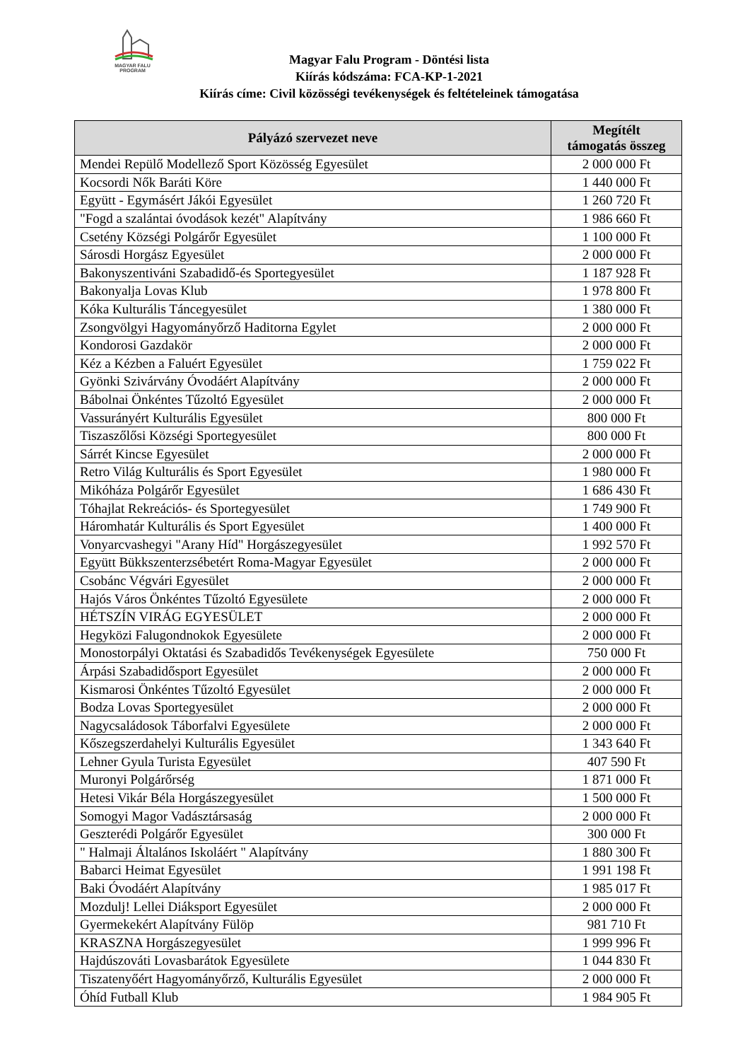MAGYAR FALU
PROGRAM
Magyar Falu Program - Döntési lista
Kiírás kódszáma: FCA-KP-1-2021
Kiírás címe: Civil közösségi tevékenységek és feltételeinek támogatása
| Pályázó szervezet neve | Megítélt támogatás összeg |
| --- | --- |
| Mendei Repülő Modellező Sport Közösség Egyesület | 2 000 000 Ft |
| Kocsordi Nők Baráti Köre | 1 440 000 Ft |
| Együtt - Egymásért Jákói Egyesület | 1 260 720 Ft |
| "Fogd a szalántai óvodások kezét" Alapítvány | 1 986 660 Ft |
| Csetény Községi Polgárőr Egyesület | 1 100 000 Ft |
| Sárosdi Horgász Egyesület | 2 000 000 Ft |
| Bakonyszentiváni Szabadidő-és Sportegyesület | 1 187 928 Ft |
| Bakonyalja Lovas Klub | 1 978 800 Ft |
| Kóka Kulturális Táncegyesület | 1 380 000 Ft |
| Zsongvölgyi Hagyományőrző Haditorna Egylet | 2 000 000 Ft |
| Kondorosi Gazdakör | 2 000 000 Ft |
| Kéz a Kézben a Faluért Egyesület | 1 759 022 Ft |
| Gyönki Szivárvány Óvodáért Alapítvány | 2 000 000 Ft |
| Bábolnai Önkéntes Tűzoltó Egyesület | 2 000 000 Ft |
| Vassurányért Kulturális Egyesület | 800 000 Ft |
| Tiszaszőlősi Községi Sportegyesület | 800 000 Ft |
| Sárrét Kincse Egyesület | 2 000 000 Ft |
| Retro Világ Kulturális és Sport Egyesület | 1 980 000 Ft |
| Mikóháza Polgárőr Egyesület | 1 686 430 Ft |
| Tóhajlat Rekreációs- és Sportegyesület | 1 749 900 Ft |
| Háromhatár Kulturális és Sport Egyesület | 1 400 000 Ft |
| Vonyarcvashegyi "Arany Híd" Horgászegyesület | 1 992 570 Ft |
| Együtt Bükkszenterzsébetért Roma-Magyar Egyesület | 2 000 000 Ft |
| Csobánc Végvári Egyesület | 2 000 000 Ft |
| Hajós Város Önkéntes Tűzoltó Egyesülete | 2 000 000 Ft |
| HÉTSZÍN VIRÁG EGYESÜLET | 2 000 000 Ft |
| Hegyközi Falugondnokok Egyesülete | 2 000 000 Ft |
| Monostorpályi Oktatási és Szabadidős Tevékenységek Egyesülete | 750 000 Ft |
| Árpási Szabadidősport Egyesület | 2 000 000 Ft |
| Kismarosi Önkéntes Tűzoltó Egyesület | 2 000 000 Ft |
| Bodza Lovas Sportegyesület | 2 000 000 Ft |
| Nagycsaládosok Táborfalvi Egyesülete | 2 000 000 Ft |
| Kőszegszerdahelyi Kulturális Egyesület | 1 343 640 Ft |
| Lehner Gyula Turista Egyesület | 407 590 Ft |
| Muronyi Polgárőrség | 1 871 000 Ft |
| Hetesi Vikár Béla Horgászegyesület | 1 500 000 Ft |
| Somogyi Magor Vadásztársaság | 2 000 000 Ft |
| Geszterédi Polgárőr Egyesület | 300 000 Ft |
| " Halmaji Általános Iskoláért " Alapítvány | 1 880 300 Ft |
| Babarci Heimat Egyesület | 1 991 198 Ft |
| Baki Óvodáért Alapítvány | 1 985 017 Ft |
| Mozdulj! Lellei Diáksport Egyesület | 2 000 000 Ft |
| Gyermekekért Alapítvány Fülöp | 981 710 Ft |
| KRASZNA Horgászegyesület | 1 999 996 Ft |
| Hajdúszováti Lovasbarátok Egyesülete | 1 044 830 Ft |
| Tiszatenyőért Hagyományőrző, Kulturális Egyesület | 2 000 000 Ft |
| Óhíd Futball Klub | 1 984 905 Ft |